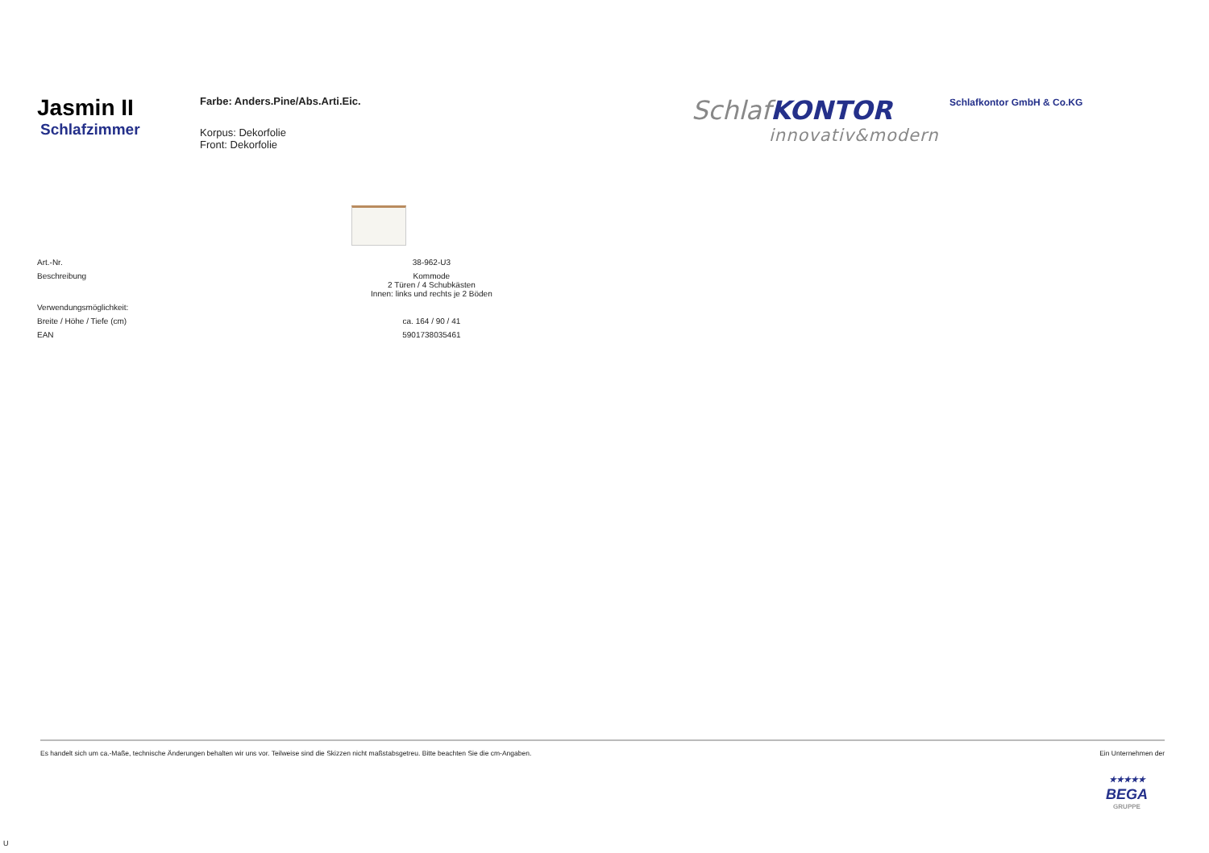Jasmin II
Schlafzimmer
Farbe: Anders.Pine/Abs.Arti.Eic.
Korpus: Dekorfolie
Front: Dekorfolie
SchlafKONTOR
innovativ&modern
Schlafkontor GmbH & Co.KG
| Art.-Nr. | 38-962-U3 |
| Beschreibung | Kommode 2 Türen / 4 Schubkästen Innen: links und rechts je 2 Böden |
| Verwendungsmöglichkeit: | |
| Breite / Höhe / Tiefe (cm) | ca. 164 / 90 / 41 |
| EAN | 5901738035461 |
Es handelt sich um ca.-Maße, technische Änderungen behalten wir uns vor. Teilweise sind die Skizzen nicht maßstabsgetreu. Bitte beachten Sie die cm-Angaben. Ein Unternehmen der
★★★★★
BEGA
GRUPPE
U